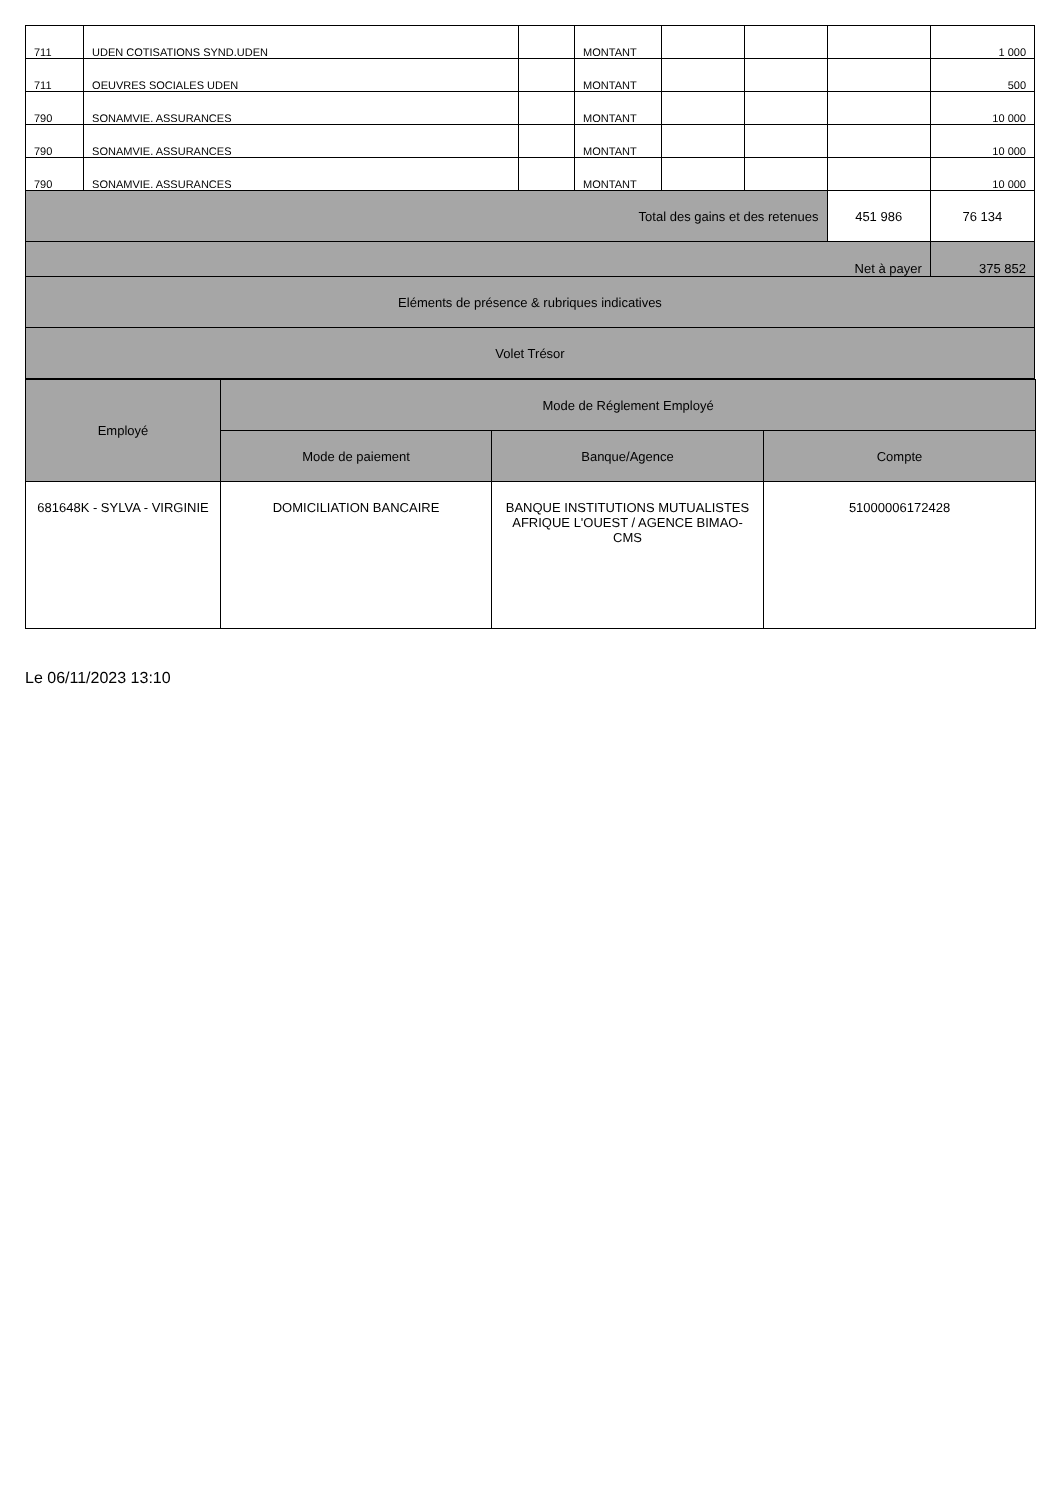| 711 | UDEN COTISATIONS SYND.UDEN | | MONTANT | | | | 1 000 |
| 711 | OEUVRES SOCIALES UDEN | | MONTANT | | | | 500 |
| 790 | SONAMVIE. ASSURANCES | | MONTANT | | | | 10 000 |
| 790 | SONAMVIE. ASSURANCES | | MONTANT | | | | 10 000 |
| 790 | SONAMVIE. ASSURANCES | | MONTANT | | | | 10 000 |
| Total des gains et des retenues | | | | | | 451 986 | 76 134 |
| Net à payer | | | | | | | 375 852 |
| Eléments de présence & rubriques indicatives | | | | | | | |
| Volet Trésor | | | | | | | |
| Employé | Mode de Réglement Employé | | |
| | Mode de paiement | Banque/Agence | Compte |
| 681648K - SYLVA - VIRGINIE | DOMICILIATION BANCAIRE | BANQUE INSTITUTIONS MUTUALISTES AFRIQUE L'OUEST / AGENCE BIMAO-CMS | 51000006172428 |
Le 06/11/2023 13:10